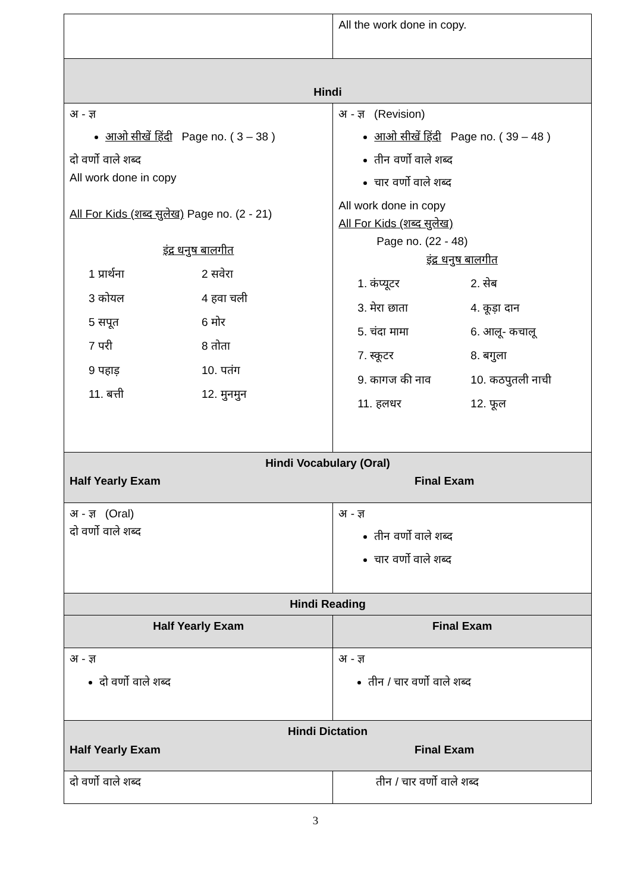| | All the work done in copy. |
| Hindi | |
| अ - ज्ञ आओ सीखें हिंदी Page no. ( 3 – 38 ) दो वर्णो वाले शब्द All work done in copy All For Kids (शब्द सुलेख) Page no. (2 - 21) इंद्र धनुष बालगीत 1 प्रार्थना 2 सवेरा 3 कोयल 4 हवा चली 5 सपूत 6 मोर 7 परी 8 तोता 9 पहाड़ 10. पतंग 11. बत्ती 12. मुनमुन | अ - ज्ञ (Revision) आओ सीखें हिंदी Page no. ( 39 – 48 ) तीन वर्णो वाले शब्द चार वर्णो वाले शब्द All work done in copy All For Kids (शब्द सुलेख) Page no. (22 - 48) इंद्र धनुष बालगीत 1. कंप्यूटर 2. सेब 3. मेरा छाता 4. कूड़ा दान 5. चंदा मामा 6. आलू- कचालू 7. स्कूटर 8. बगुला 9. कागज की नाव 10. कठपुतली नाची 11. हलधर 12. फूल |
| Hindi Vocabulary (Oral) Half Yearly Exam Final Exam | |
| अ - ज्ञ (Oral) दो वर्णो वाले शब्द | अ - ज्ञ तीन वर्णो वाले शब्द चार वर्णो वाले शब्द |
| Hindi Reading | |
| Half Yearly Exam | Final Exam |
| अ - ज्ञ दो वर्णो वाले शब्द | अ - ज्ञ तीन / चार वर्णो वाले शब्द |
| Hindi Dictation Half Yearly Exam Final Exam | |
| दो वर्णो वाले शब्द | तीन / चार वर्णो वाले शब्द |
3